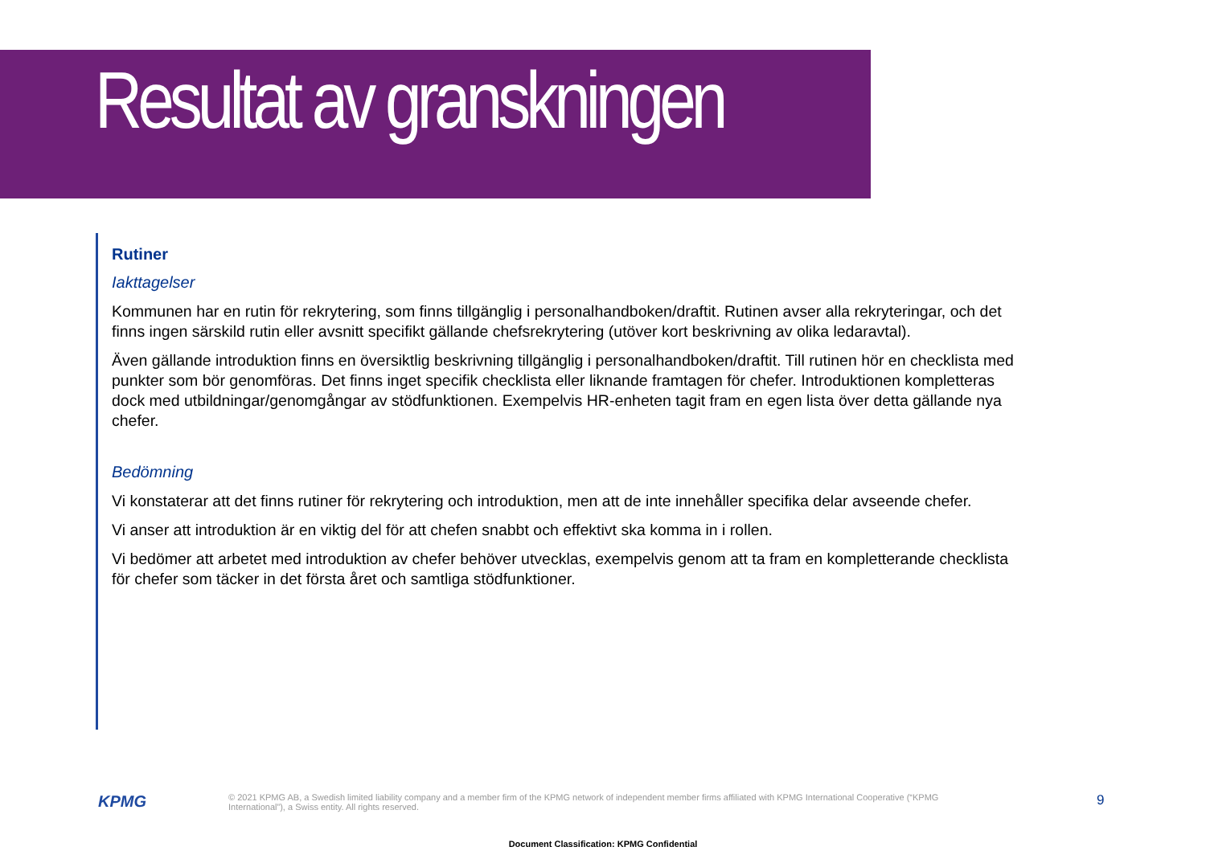Resultat av granskningen
Rutiner
Iakttagelser
Kommunen har en rutin för rekrytering, som finns tillgänglig i personalhandboken/draftit. Rutinen avser alla rekryteringar, och det finns ingen särskild rutin eller avsnitt specifikt gällande chefsrekrytering (utöver kort beskrivning av olika ledaravtal).
Även gällande introduktion finns en översiktlig beskrivning tillgänglig i personalhandboken/draftit. Till rutinen hör en checklista med punkter som bör genomföras. Det finns inget specifik checklista eller liknande framtagen för chefer. Introduktionen kompletteras dock med utbildningar/genomgångar av stödfunktionen. Exempelvis HR-enheten tagit fram en egen lista över detta gällande nya chefer.
Bedömning
Vi konstaterar att det finns rutiner för rekrytering och introduktion, men att de inte innehåller specifika delar avseende chefer.
Vi anser att introduktion är en viktig del för att chefen snabbt och effektivt ska komma in i rollen.
Vi bedömer att arbetet med introduktion av chefer behöver utvecklas, exempelvis genom att ta fram en kompletterande checklista för chefer som täcker in det första året och samtliga stödfunktioner.
KPMG
© 2021 KPMG AB, a Swedish limited liability company and a member firm of the KPMG network of independent member firms affiliated with KPMG International Cooperative (“KPMG International”), a Swiss entity. All rights reserved.
9
Document Classification: KPMG Confidential